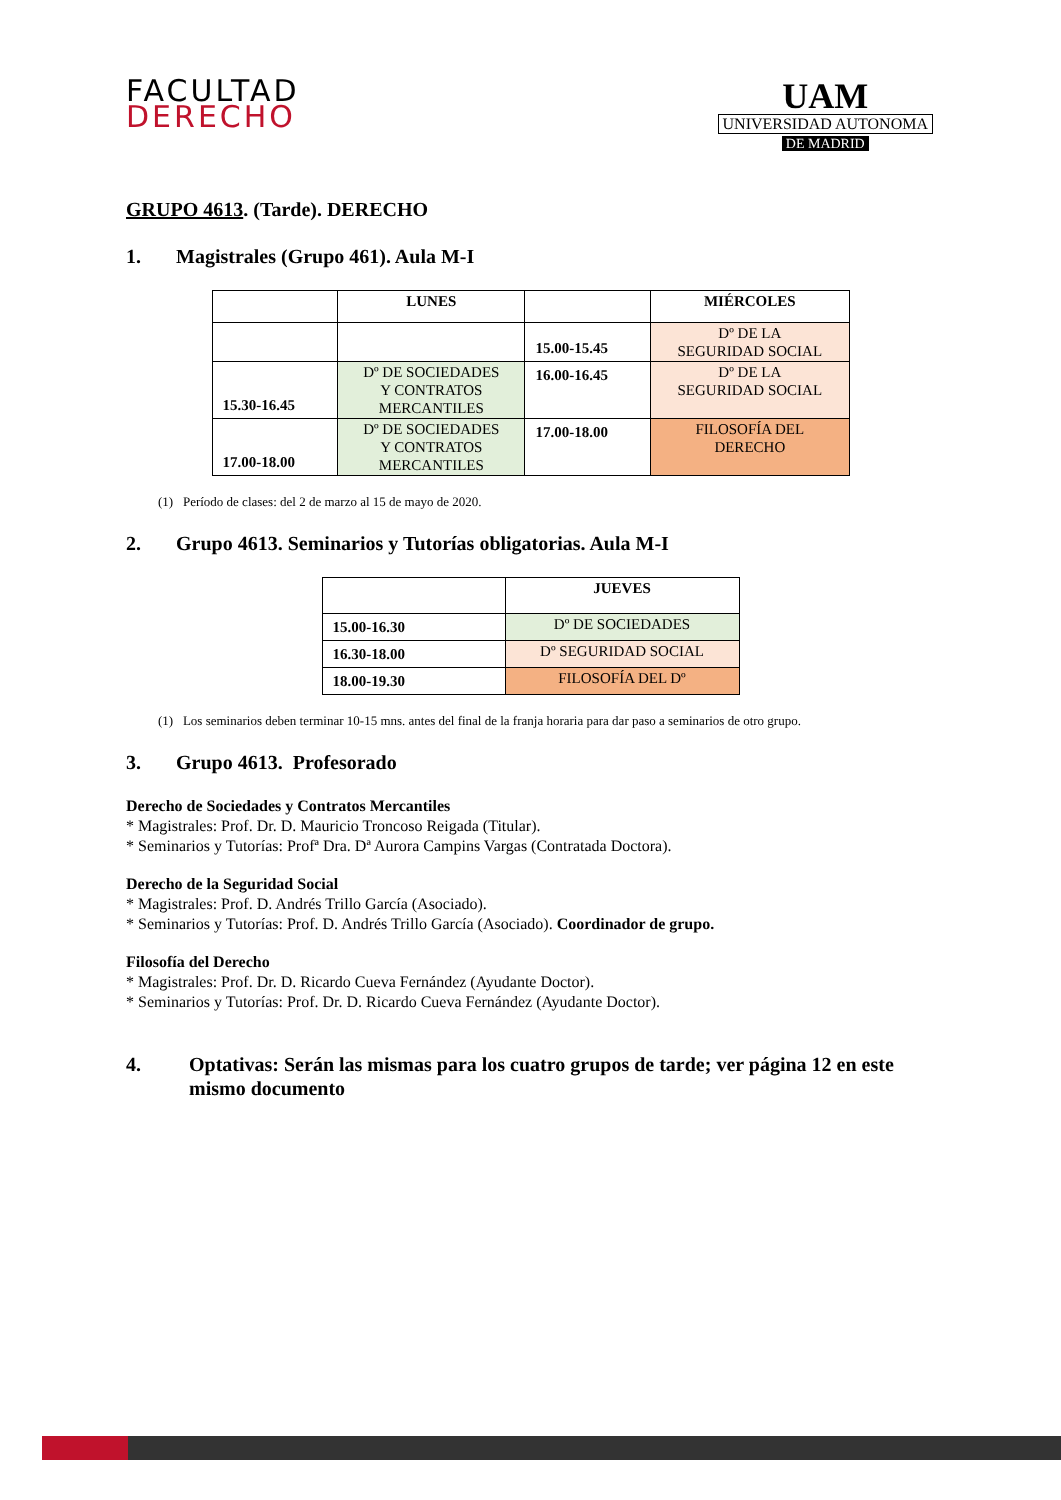FACULTAD
DERECHO
UAM
UNIVERSIDAD AUTONOMA
DE MADRID
GRUPO 4613. (Tarde). DERECHO
1. Magistrales (Grupo 461). Aula M-I
| | LUNES | | MIÉRCOLES |
| --- | --- | --- | --- |
| | | 15.00-15.45 | Dº DE LA SEGURIDAD SOCIAL |
| 15.30-16.45 | Dº DE SOCIEDADES Y CONTRATOS MERCANTILES | 16.00-16.45 | Dº DE LA SEGURIDAD SOCIAL |
| 17.00-18.00 | Dº DE SOCIEDADES Y CONTRATOS MERCANTILES | 17.00-18.00 | FILOSOFÍA DEL DERECHO |
(1) Período de clases: del 2 de marzo al 15 de mayo de 2020.
2. Grupo 4613. Seminarios y Tutorías obligatorias. Aula M-I
| | JUEVES |
| --- | --- |
| 15.00-16.30 | Dº DE SOCIEDADES |
| 16.30-18.00 | Dº SEGURIDAD SOCIAL |
| 18.00-19.30 | FILOSOFÍA DEL Dº |
(1) Los seminarios deben terminar 10-15 mns. antes del final de la franja horaria para dar paso a seminarios de otro grupo.
3. Grupo 4613. Profesorado
Derecho de Sociedades y Contratos Mercantiles
* Magistrales: Prof. Dr. D. Mauricio Troncoso Reigada (Titular).
* Seminarios y Tutorías: Profª Dra. Dª Aurora Campins Vargas (Contratada Doctora).
Derecho de la Seguridad Social
* Magistrales: Prof. D. Andrés Trillo García (Asociado).
* Seminarios y Tutorías: Prof. D. Andrés Trillo García (Asociado). Coordinador de grupo.
Filosofía del Derecho
* Magistrales: Prof. Dr. D. Ricardo Cueva Fernández (Ayudante Doctor).
* Seminarios y Tutorías: Prof. Dr. D. Ricardo Cueva Fernández (Ayudante Doctor).
4. Optativas: Serán las mismas para los cuatro grupos de tarde; ver página 12 en este mismo documento